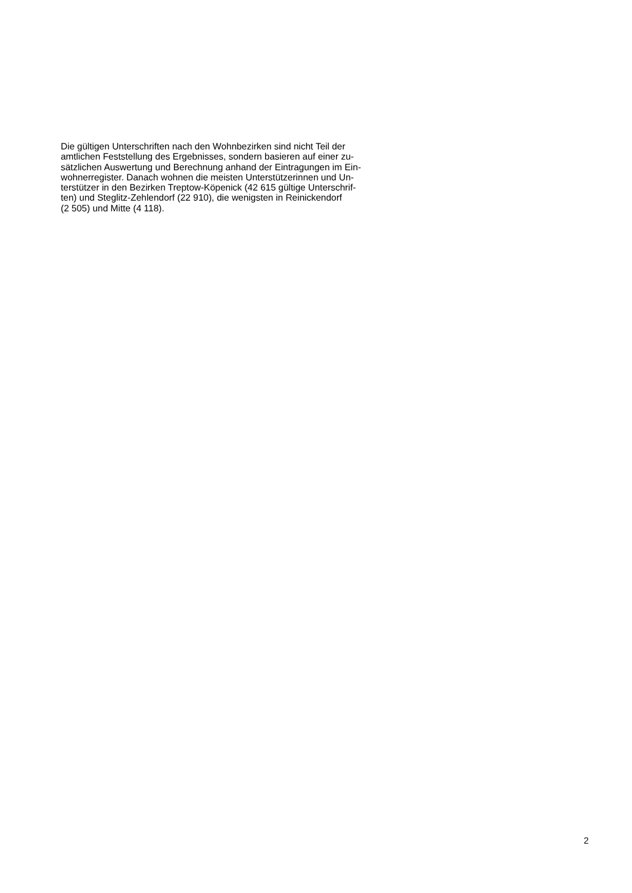Die gültigen Unterschriften nach den Wohnbezirken sind nicht Teil der
amtlichen Feststellung des Ergebnisses, sondern basieren auf einer zu-
sätzlichen Auswertung und Berechnung anhand der Eintragungen im Ein-
wohnerregister. Danach wohnen die meisten Unterstützerinnen und Un-
terstützer in den Bezirken Treptow-Köpenick (42 615 gültige Unterschrif-
ten) und Steglitz-Zehlendorf (22 910), die wenigsten in Reinickendorf
(2 505) und Mitte (4 118).
2